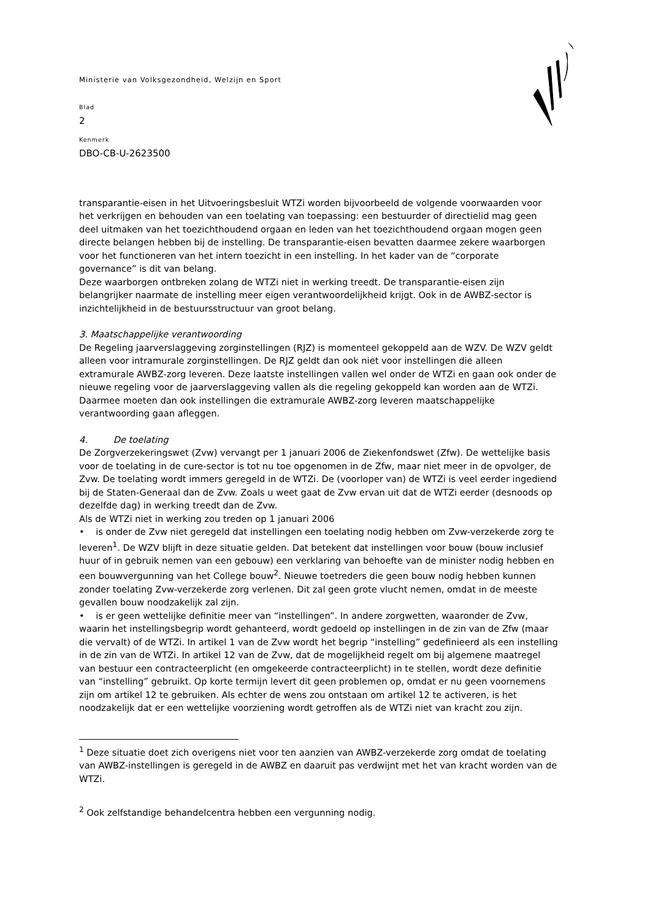Ministerie van Volksgezondheid, Welzijn en Sport
Blad
2
Kenmerk
DBO-CB-U-2623500
transparantie-eisen in het Uitvoeringsbesluit WTZi worden bijvoorbeeld de volgende voorwaarden voor het verkrijgen en behouden van een toelating van toepassing: een bestuurder of directielid mag geen deel uitmaken van het toezichthoudend orgaan en leden van het toezichthoudend orgaan mogen geen directe belangen hebben bij de instelling. De transparantie-eisen bevatten daarmee zekere waarborgen voor het functioneren van het intern toezicht in een instelling. In het kader van de “corporate governance” is dit van belang.
Deze waarborgen ontbreken zolang de WTZi niet in werking treedt. De transparantie-eisen zijn belangrijker naarmate de instelling meer eigen verantwoordelijkheid krijgt. Ook in de AWBZ-sector is inzichtelijkheid in de bestuursstructuur van groot belang.
3. Maatschappelijke verantwoording
De Regeling jaarverslaggeving zorginstellingen (RJZ) is momenteel gekoppeld aan de WZV. De WZV geldt alleen voor intramurale zorginstellingen. De RJZ geldt dan ook niet voor instellingen die alleen extramurale AWBZ-zorg leveren. Deze laatste instellingen vallen wel onder de WTZi en gaan ook onder de nieuwe regeling voor de jaarverslaggeving vallen als die regeling gekoppeld kan worden aan de WTZi. Daarmee moeten dan ook instellingen die extramurale AWBZ-zorg leveren maatschappelijke verantwoording gaan afleggen.
4. De toelating
De Zorgverzekeringswet (Zvw) vervangt per 1 januari 2006 de Ziekenfondswet (Zfw). De wettelijke basis voor de toelating in de cure-sector is tot nu toe opgenomen in de Zfw, maar niet meer in de opvolger, de Zvw. De toelating wordt immers geregeld in de WTZi. De (voorloper van) de WTZi is veel eerder ingediend bij de Staten-Generaal dan de Zvw. Zoals u weet gaat de Zvw ervan uit dat de WTZi eerder (desnoods op dezelfde dag) in werking treedt dan de Zvw.
Als de WTZi niet in werking zou treden op 1 januari 2006
• is onder de Zvw niet geregeld dat instellingen een toelating nodig hebben om Zvw-verzekerde zorg te leveren<sup>1</sup>. De WZV blijft in deze situatie gelden. Dat betekent dat instellingen voor bouw (bouw inclusief huur of in gebruik nemen van een gebouw) een verklaring van behoefte van de minister nodig hebben en een bouwvergunning van het College bouw<sup>2</sup>. Nieuwe toetreders die geen bouw nodig hebben kunnen zonder toelating Zvw-verzekerde zorg verlenen. Dit zal geen grote vlucht nemen, omdat in de meeste gevallen bouw noodzakelijk zal zijn.
• is er geen wettelijke definitie meer van “instellingen”. In andere zorgwetten, waaronder de Zvw, waarin het instellingsbegrip wordt gehanteerd, wordt gedoeld op instellingen in de zin van de Zfw (maar die vervalt) of de WTZi. In artikel 1 van de Zvw wordt het begrip “instelling” gedefinieerd als een instelling in de zin van de WTZi. In artikel 12 van de Zvw, dat de mogelijkheid regelt om bij algemene maatregel van bestuur een contracteerplicht (en omgekeerde contracteerplicht) in te stellen, wordt deze definitie van “instelling” gebruikt. Op korte termijn levert dit geen problemen op, omdat er nu geen voornemens zijn om artikel 12 te gebruiken. Als echter de wens zou ontstaan om artikel 12 te activeren, is het noodzakelijk dat er een wettelijke voorziening wordt getroffen als de WTZi niet van kracht zou zijn.
<sup>1</sup> Deze situatie doet zich overigens niet voor ten aanzien van AWBZ-verzekerde zorg omdat de toelating van AWBZ-instellingen is geregeld in de AWBZ en daaruit pas verdwijnt met het van kracht worden van de WTZi.
<sup>2</sup> Ook zelfstandige behandelcentra hebben een vergunning nodig.